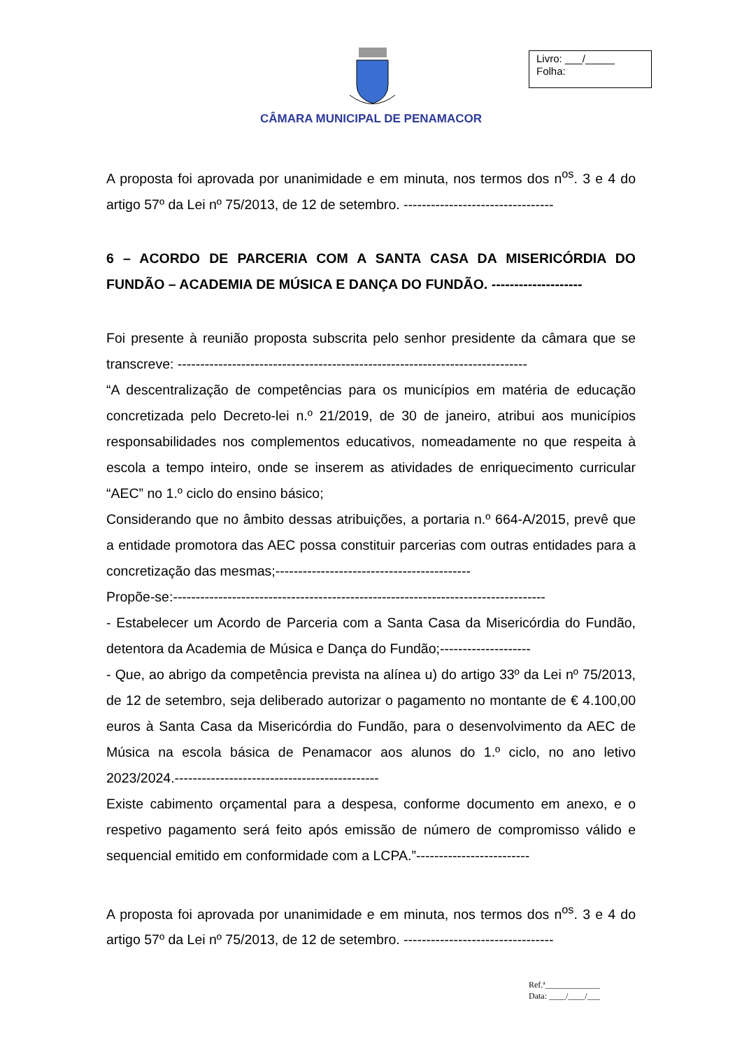CÂMARA MUNICIPAL DE PENAMACOR
Livro: ___/_____
Folha:
A proposta foi aprovada por unanimidade e em minuta, nos termos dos n<sup>os</sup>. 3 e 4 do artigo 57º da Lei nº 75/2013, de 12 de setembro. ---------------------------------
6 – ACORDO DE PARCERIA COM A SANTA CASA DA MISERICÓRDIA DO FUNDÃO – ACADEMIA DE MÚSICA E DANÇA DO FUNDÃO. --------------------
Foi presente à reunião proposta subscrita pelo senhor presidente da câmara que se transcreve: -----------------------------------------------------------------------------
“A descentralização de competências para os municípios em matéria de educação concretizada pelo Decreto-lei n.º 21/2019, de 30 de janeiro, atribui aos municípios responsabilidades nos complementos educativos, nomeadamente no que respeita à escola a tempo inteiro, onde se inserem as atividades de enriquecimento curricular “AEC” no 1.º ciclo do ensino básico;
Considerando que no âmbito dessas atribuições, a portaria n.º 664-A/2015, prevê que a entidade promotora das AEC possa constituir parcerias com outras entidades para a concretização das mesmas;-------------------------------------------
Propõe-se:----------------------------------------------------------------------------------
- Estabelecer um Acordo de Parceria com a Santa Casa da Misericórdia do Fundão, detentora da Academia de Música e Dança do Fundão;--------------------
- Que, ao abrigo da competência prevista na alínea u) do artigo 33º da Lei nº 75/2013, de 12 de setembro, seja deliberado autorizar o pagamento no montante de € 4.100,00 euros à Santa Casa da Misericórdia do Fundão, para o desenvolvimento da AEC de Música na escola básica de Penamacor aos alunos do 1.º ciclo, no ano letivo 2023/2024.---------------------------------------------
Existe cabimento orçamental para a despesa, conforme documento em anexo, e o respetivo pagamento será feito após emissão de número de compromisso válido e sequencial emitido em conformidade com a LCPA.”-------------------------
A proposta foi aprovada por unanimidade e em minuta, nos termos dos n<sup>os</sup>. 3 e 4 do artigo 57º da Lei nº 75/2013, de 12 de setembro. ---------------------------------
Ref.ª_____________
Data: ____/____/___